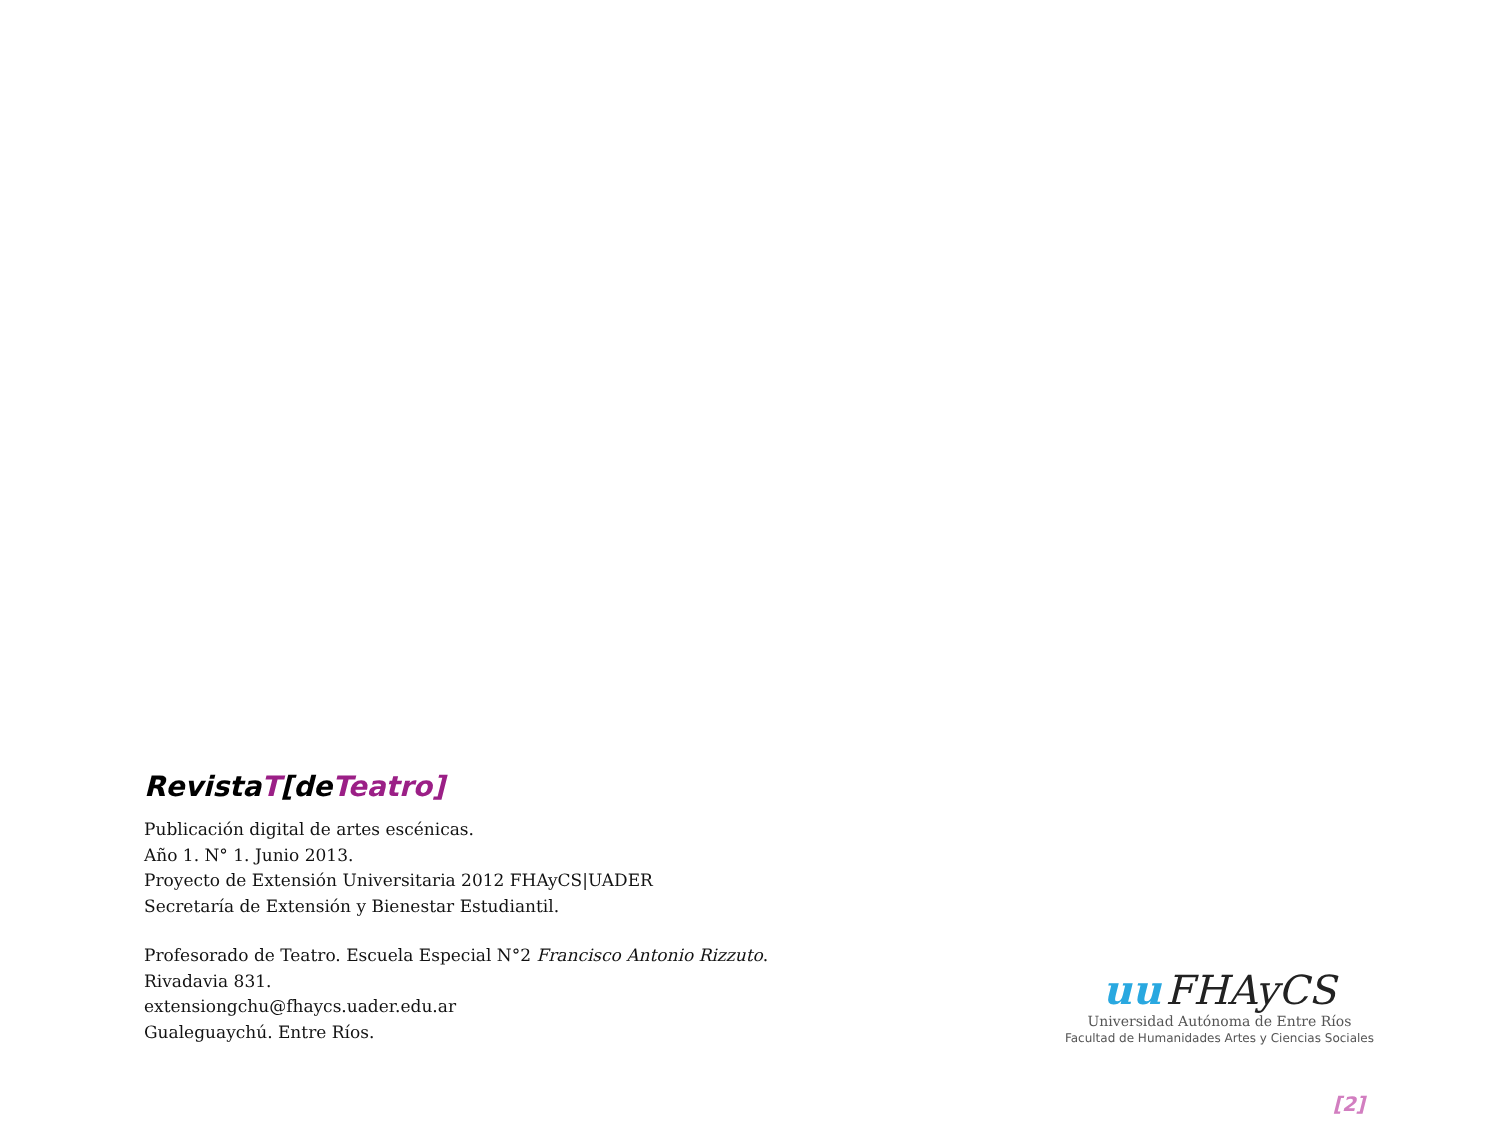RevistaT[deTeatro]
Publicación digital de artes escénicas.
Año 1. N° 1. Junio 2013.
Proyecto de Extensión Universitaria 2012 FHAyCS|UADER
Secretaría de Extensión y Bienestar Estudiantil.
Profesorado de Teatro. Escuela Especial N°2 Francisco Antonio Rizzuto.
Rivadavia 831.
extensiongchu@fhaycs.uader.edu.ar
Gualeguaychú. Entre Ríos.
uu FHAyCS
Universidad Autónoma de Entre Ríos
Facultad de Humanidades Artes y Ciencias Sociales
[2]